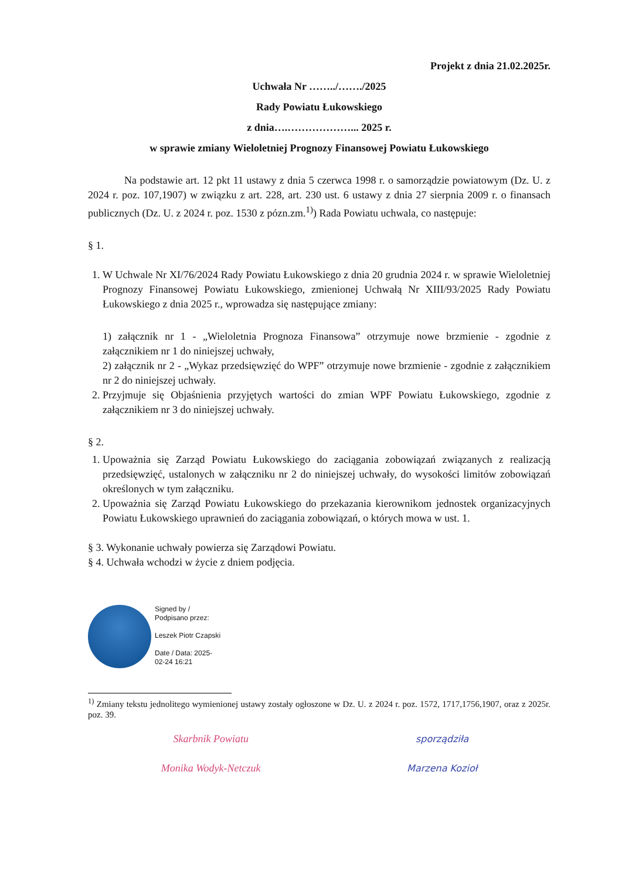Projekt z dnia 21.02.2025r.
Uchwała Nr ……../……./2025
Rady Powiatu Łukowskiego
z dnia….………………... 2025 r.
w sprawie zmiany Wieloletniej Prognozy Finansowej Powiatu Łukowskiego
Na podstawie art. 12 pkt 11 ustawy z dnia 5 czerwca 1998 r. o samorządzie powiatowym (Dz. U. z 2024 r. poz. 107,1907) w związku z art. 228, art. 230 ust. 6 ustawy z dnia 27 sierpnia 2009 r. o finansach publicznych (Dz. U. z 2024 r. poz. 1530 z pózn.zm.<sup>1)</sup>) Rada Powiatu uchwala, co następuje:
§ 1.
1. W Uchwale Nr XI/76/2024 Rady Powiatu Łukowskiego z dnia 20 grudnia 2024 r. w sprawie Wieloletniej Prognozy Finansowej Powiatu Łukowskiego, zmienionej Uchwałą Nr XIII/93/2025 Rady Powiatu Łukowskiego z dnia 2025 r., wprowadza się następujące zmiany:
1) załącznik nr 1 - „Wieloletnia Prognoza Finansowa” otrzymuje nowe brzmienie - zgodnie z załącznikiem nr 1 do niniejszej uchwały,
2) załącznik nr 2 - „Wykaz przedsięwzięć do WPF” otrzymuje nowe brzmienie - zgodnie z załącznikiem nr 2 do niniejszej uchwały.
2. Przyjmuje się Objaśnienia przyjętych wartości do zmian WPF Powiatu Łukowskiego, zgodnie z załącznikiem nr 3 do niniejszej uchwały.
§ 2.
1. Upoważnia się Zarząd Powiatu Łukowskiego do zaciągania zobowiązań związanych z realizacją przedsięwzięć, ustalonych w załączniku nr 2 do niniejszej uchwały, do wysokości limitów zobowiązań określonych w tym załączniku.
2. Upoważnia się Zarząd Powiatu Łukowskiego do przekazania kierownikom jednostek organizacyjnych Powiatu Łukowskiego uprawnień do zaciągania zobowiązań, o których mowa w ust. 1.
§ 3. Wykonanie uchwały powierza się Zarządowi Powiatu.
§ 4. Uchwała wchodzi w życie z dniem podjęcia.
Signed by /
Podpisano przez:
Leszek Piotr Czapski
Date / Data: 2025-
02-24 16:21
<sup>1)</sup> Zmiany tekstu jednolitego wymienionej ustawy zostały ogłoszone w Dz. U. z 2024 r. poz. 1572, 1717,1756,1907, oraz z 2025r. poz. 39.
Skarbnik Powiatu
Monika Wodyk-Netczuk
sporządziła
Marzena Kozioł